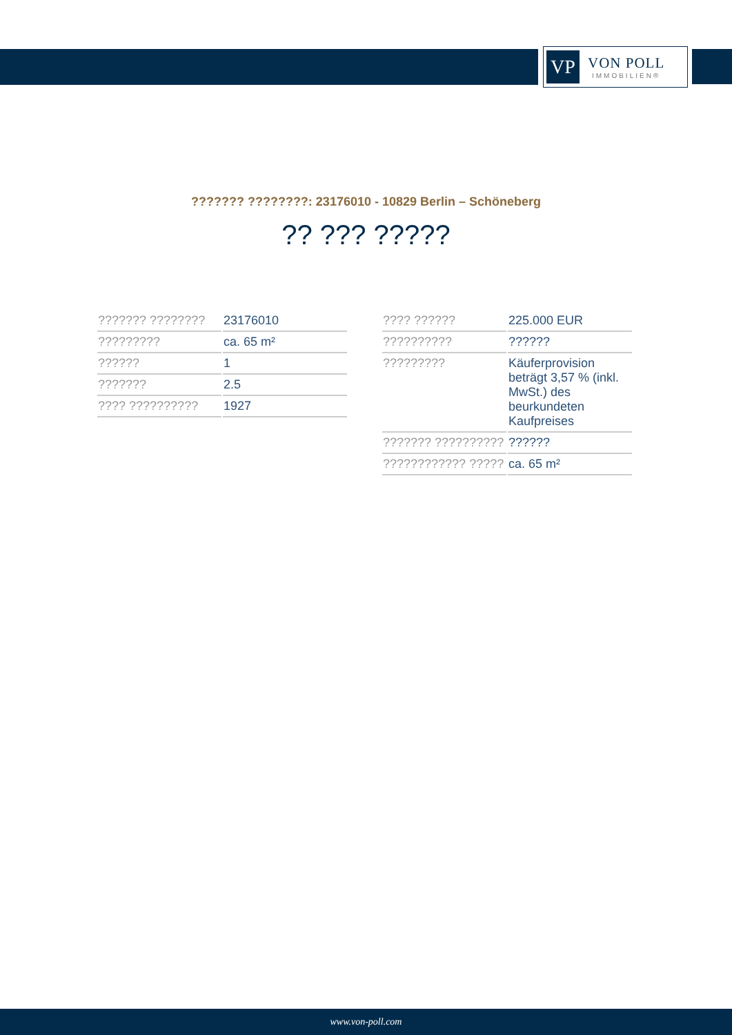VP
VON POLL
IMMOBILIEN®
??????? ????????: 23176010 - 10829 Berlin – Schöneberg
?? ??? ?????
| ??????? ???????? | 23176010 |
| ????????? | ca. 65 m² |
| ?????? | 1 |
| ??????? | 2.5 |
| ???? ?????????? | 1927 |
| ???? ?????? | 225.000 EUR |
| ?????????? | ?????? |
| ????????? | Käuferprovision beträgt 3,57 % (inkl. MwSt.) des beurkundeten Kaufpreises |
| ??????? ?????????? | ?????? |
| ???????????? ????? | ca. 65 m² |
www.von-poll.com